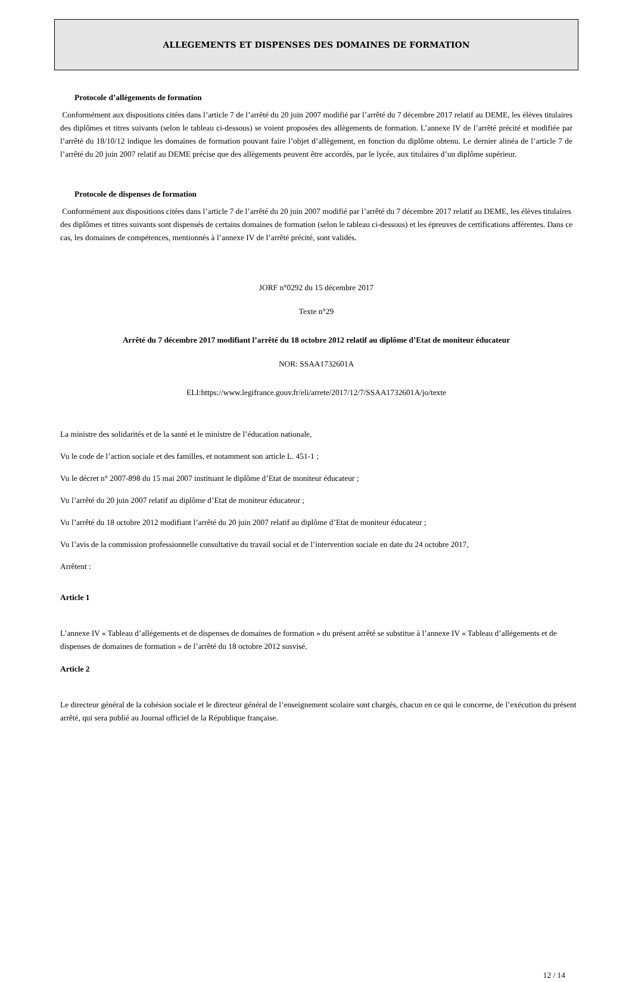ALLEGEMENTS ET DISPENSES DES DOMAINES DE FORMATION
Protocole d’allègements de formation
Conformément aux dispositions citées dans l’article 7 de l’arrêté du 20 juin 2007 modifié par l’arrêté du 7 décembre 2017 relatif au DEME, les élèves titulaires des diplômes et titres suivants (selon le tableau ci-dessous) se voient proposées des allègements de formation. L’annexe IV de l’arrêté précité et modifiée par l’arrêté du 18/10/12 indique les domaines de formation pouvant faire l’objet d’allègement, en fonction du diplôme obtenu. Le dernier alinéa de l’article 7 de l’arrêté du 20 juin 2007 relatif au DEME précise que des allègements peuvent être accordés, par le lycée, aux titulaires d’un diplôme supérieur.
Protocole de dispenses de formation
Conformément aux dispositions citées dans l’article 7 de l’arrêté du 20 juin 2007 modifié par l’arrêté du 7 décembre 2017 relatif au DEME, les élèves titulaires des diplômes et titres suivants sont dispensés de certains domaines de formation (selon le tableau ci-dessous) et les épreuves de certifications afférentes. Dans ce cas, les domaines de compétences, mentionnés à l’annexe IV de l’arrêté précité, sont validés.
JORF n°0292 du 15 décembre 2017
Texte n°29
Arrêté du 7 décembre 2017 modifiant l’arrêté du 18 octobre 2012 relatif au diplôme d’Etat de moniteur éducateur
NOR: SSAA1732601A
ELI:https://www.legifrance.gouv.fr/eli/arrete/2017/12/7/SSAA1732601A/jo/texte
La ministre des solidarités et de la santé et le ministre de l’éducation nationale,
Vu le code de l’action sociale et des familles, et notamment son article L. 451-1 ;
Vu le décret n° 2007-898 du 15 mai 2007 instituant le diplôme d’Etat de moniteur éducateur ;
Vu l’arrêté du 20 juin 2007 relatif au diplôme d’Etat de moniteur éducateur ;
Vu l’arrêté du 18 octobre 2012 modifiant l’arrêté du 20 juin 2007 relatif au diplôme d’Etat de moniteur éducateur ;
Vu l’avis de la commission professionnelle consultative du travail social et de l’intervention sociale en date du 24 octobre 2017,
Arrêtent :
Article 1
L’annexe IV « Tableau d’allégements et de dispenses de domaines de formation » du présent arrêté se substitue à l’annexe IV « Tableau d’allégements et de dispenses de domaines de formation » de l’arrêté du 18 octobre 2012 susvisé.
Article 2
Le directeur général de la cohésion sociale et le directeur général de l’enseignement scolaire sont chargés, chacun en ce qui le concerne, de l’exécution du présent arrêté, qui sera publié au Journal officiel de la République française.
12 / 14